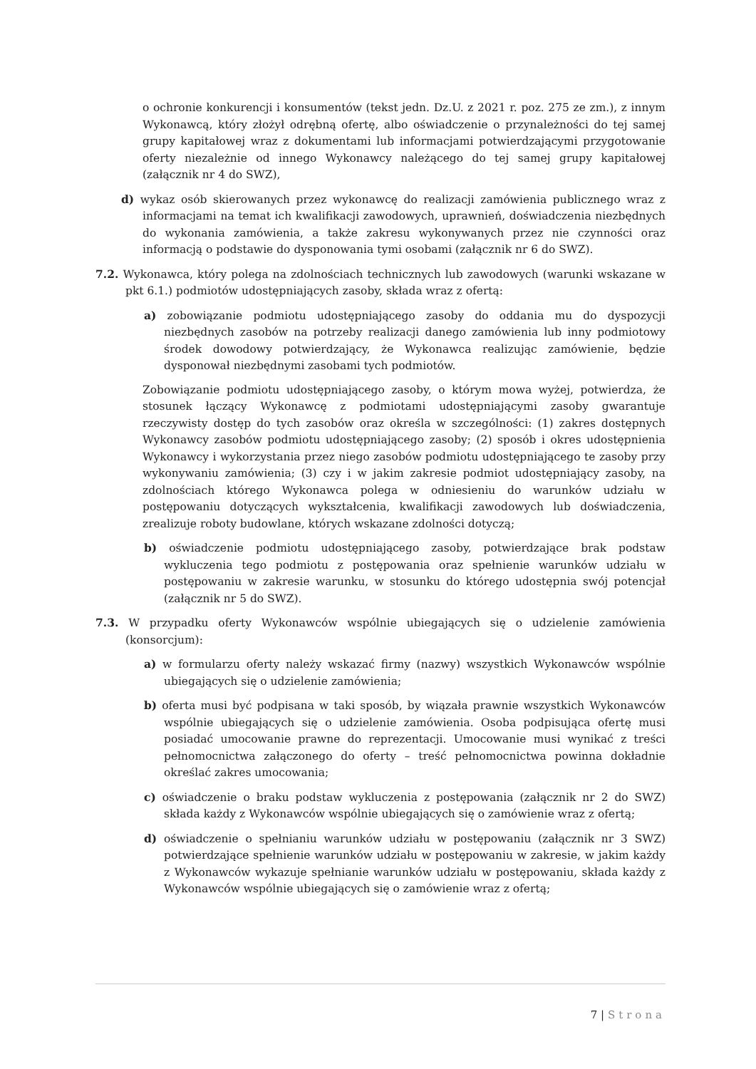o ochronie konkurencji i konsumentów (tekst jedn. Dz.U. z 2021 r. poz. 275 ze zm.), z innym Wykonawcą, który złożył odrębną ofertę, albo oświadczenie o przynależności do tej samej grupy kapitałowej wraz z dokumentami lub informacjami potwierdzającymi przygotowanie oferty niezależnie od innego Wykonawcy należącego do tej samej grupy kapitałowej (załącznik nr 4 do SWZ),
d) wykaz osób skierowanych przez wykonawcę do realizacji zamówienia publicznego wraz z informacjami na temat ich kwalifikacji zawodowych, uprawnień, doświadczenia niezbędnych do wykonania zamówienia, a także zakresu wykonywanych przez nie czynności oraz informacją o podstawie do dysponowania tymi osobami (załącznik nr 6 do SWZ).
7.2. Wykonawca, który polega na zdolnościach technicznych lub zawodowych (warunki wskazane w pkt 6.1.) podmiotów udostępniających zasoby, składa wraz z ofertą:
a) zobowiązanie podmiotu udostępniającego zasoby do oddania mu do dyspozycji niezbędnych zasobów na potrzeby realizacji danego zamówienia lub inny podmiotowy środek dowodowy potwierdzający, że Wykonawca realizując zamówienie, będzie dysponował niezbędnymi zasobami tych podmiotów.
Zobowiązanie podmiotu udostępniającego zasoby, o którym mowa wyżej, potwierdza, że stosunek łączący Wykonawcę z podmiotami udostępniającymi zasoby gwarantuje rzeczywisty dostęp do tych zasobów oraz określa w szczególności: (1) zakres dostępnych Wykonawcy zasobów podmiotu udostępniającego zasoby; (2) sposób i okres udostępnienia Wykonawcy i wykorzystania przez niego zasobów podmiotu udostępniającego te zasoby przy wykonywaniu zamówienia; (3) czy i w jakim zakresie podmiot udostępniający zasoby, na zdolnościach którego Wykonawca polega w odniesieniu do warunków udziału w postępowaniu dotyczących wykształcenia, kwalifikacji zawodowych lub doświadczenia, zrealizuje roboty budowlane, których wskazane zdolności dotyczą;
b) oświadczenie podmiotu udostępniającego zasoby, potwierdzające brak podstaw wykluczenia tego podmiotu z postępowania oraz spełnienie warunków udziału w postępowaniu w zakresie warunku, w stosunku do którego udostępnia swój potencjał (załącznik nr 5 do SWZ).
7.3. W przypadku oferty Wykonawców wspólnie ubiegających się o udzielenie zamówienia (konsorcjum):
a) w formularzu oferty należy wskazać firmy (nazwy) wszystkich Wykonawców wspólnie ubiegających się o udzielenie zamówienia;
b) oferta musi być podpisana w taki sposób, by wiązała prawnie wszystkich Wykonawców wspólnie ubiegających się o udzielenie zamówienia. Osoba podpisująca ofertę musi posiadać umocowanie prawne do reprezentacji. Umocowanie musi wynikać z treści pełnomocnictwa załączonego do oferty – treść pełnomocnictwa powinna dokładnie określać zakres umocowania;
c) oświadczenie o braku podstaw wykluczenia z postępowania (załącznik nr 2 do SWZ) składa każdy z Wykonawców wspólnie ubiegających się o zamówienie wraz z ofertą;
d) oświadczenie o spełnianiu warunków udziału w postępowaniu (załącznik nr 3 SWZ) potwierdzające spełnienie warunków udziału w postępowaniu w zakresie, w jakim każdy z Wykonawców wykazuje spełnianie warunków udziału w postępowaniu, składa każdy z Wykonawców wspólnie ubiegających się o zamówienie wraz z ofertą;
7 | Strona